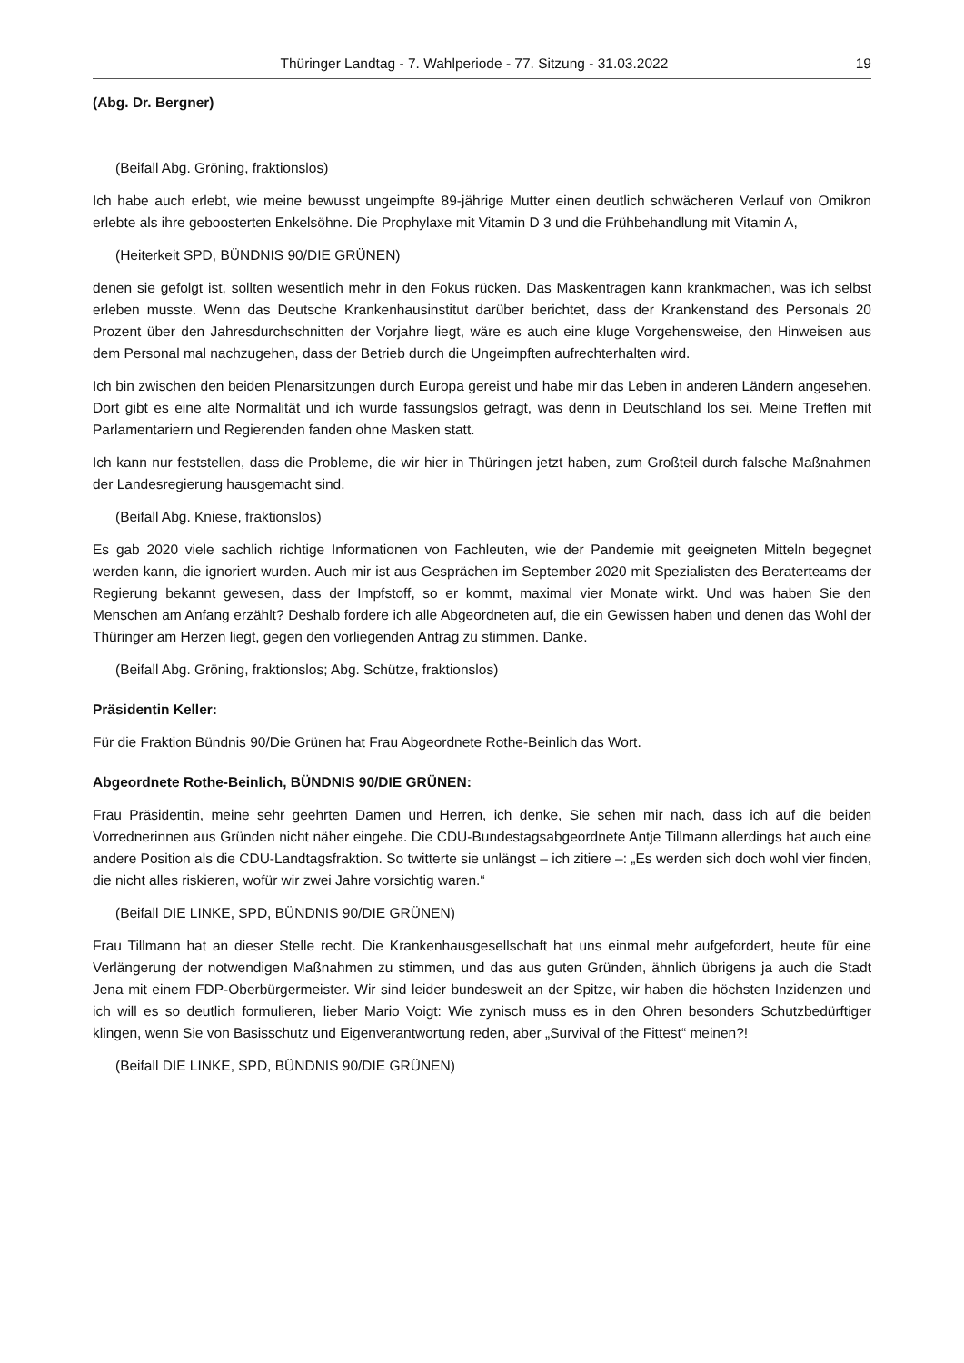Thüringer Landtag - 7. Wahlperiode - 77. Sitzung - 31.03.2022 19
(Abg. Dr. Bergner)
(Beifall Abg. Gröning, fraktionslos)
Ich habe auch erlebt, wie meine bewusst ungeimpfte 89-jährige Mutter einen deutlich schwächeren Verlauf von Omikron erlebte als ihre geboosterten Enkelsöhne. Die Prophylaxe mit Vitamin D 3 und die Frühbehandlung mit Vitamin A,
(Heiterkeit SPD, BÜNDNIS 90/DIE GRÜNEN)
denen sie gefolgt ist, sollten wesentlich mehr in den Fokus rücken. Das Maskentragen kann krankmachen, was ich selbst erleben musste. Wenn das Deutsche Krankenhausinstitut darüber berichtet, dass der Krankenstand des Personals 20 Prozent über den Jahresdurchschnitten der Vorjahre liegt, wäre es auch eine kluge Vorgehensweise, den Hinweisen aus dem Personal mal nachzugehen, dass der Betrieb durch die Ungeimpften aufrechterhalten wird.
Ich bin zwischen den beiden Plenarsitzungen durch Europa gereist und habe mir das Leben in anderen Ländern angesehen. Dort gibt es eine alte Normalität und ich wurde fassungslos gefragt, was denn in Deutschland los sei. Meine Treffen mit Parlamentariern und Regierenden fanden ohne Masken statt.
Ich kann nur feststellen, dass die Probleme, die wir hier in Thüringen jetzt haben, zum Großteil durch falsche Maßnahmen der Landesregierung hausgemacht sind.
(Beifall Abg. Kniese, fraktionslos)
Es gab 2020 viele sachlich richtige Informationen von Fachleuten, wie der Pandemie mit geeigneten Mitteln begegnet werden kann, die ignoriert wurden. Auch mir ist aus Gesprächen im September 2020 mit Spezialisten des Beraterteams der Regierung bekannt gewesen, dass der Impfstoff, so er kommt, maximal vier Monate wirkt. Und was haben Sie den Menschen am Anfang erzählt? Deshalb fordere ich alle Abgeordneten auf, die ein Gewissen haben und denen das Wohl der Thüringer am Herzen liegt, gegen den vorliegenden Antrag zu stimmen. Danke.
(Beifall Abg. Gröning, fraktionslos; Abg. Schütze, fraktionslos)
Präsidentin Keller:
Für die Fraktion Bündnis 90/Die Grünen hat Frau Abgeordnete Rothe-Beinlich das Wort.
Abgeordnete Rothe-Beinlich, BÜNDNIS 90/DIE GRÜNEN:
Frau Präsidentin, meine sehr geehrten Damen und Herren, ich denke, Sie sehen mir nach, dass ich auf die beiden Vorrednerinnen aus Gründen nicht näher eingehe. Die CDU-Bundestagsabgeordnete Antje Tillmann allerdings hat auch eine andere Position als die CDU-Landtagsfraktion. So twitterte sie unlängst – ich zitiere –: „Es werden sich doch wohl vier finden, die nicht alles riskieren, wofür wir zwei Jahre vorsichtig waren.“
(Beifall DIE LINKE, SPD, BÜNDNIS 90/DIE GRÜNEN)
Frau Tillmann hat an dieser Stelle recht. Die Krankenhausgesellschaft hat uns einmal mehr aufgefordert, heute für eine Verlängerung der notwendigen Maßnahmen zu stimmen, und das aus guten Gründen, ähnlich übrigens ja auch die Stadt Jena mit einem FDP-Oberbürgermeister. Wir sind leider bundesweit an der Spitze, wir haben die höchsten Inzidenzen und ich will es so deutlich formulieren, lieber Mario Voigt: Wie zynisch muss es in den Ohren besonders Schutzbedürftiger klingen, wenn Sie von Basisschutz und Eigenverantwortung reden, aber „Survival of the Fittest“ meinen?!
(Beifall DIE LINKE, SPD, BÜNDNIS 90/DIE GRÜNEN)